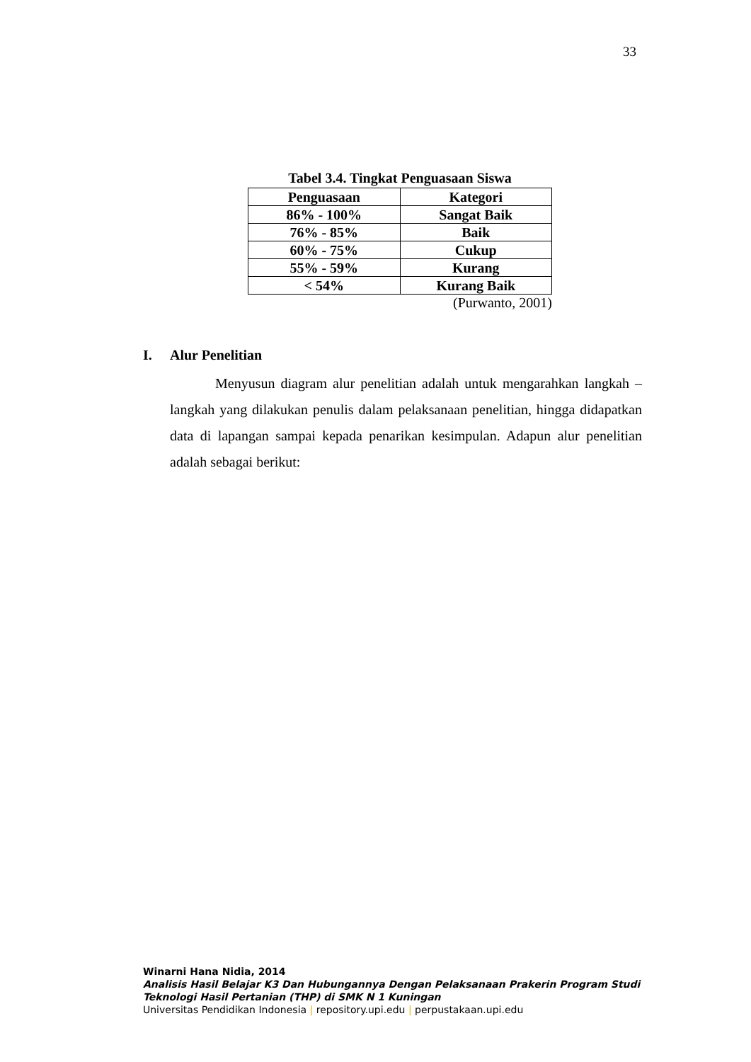33
Tabel 3.4. Tingkat Penguasaan Siswa
| Penguasaan | Kategori |
| --- | --- |
| 86% - 100% | Sangat Baik |
| 76% - 85% | Baik |
| 60% - 75% | Cukup |
| 55% - 59% | Kurang |
| < 54% | Kurang Baik |
(Purwanto, 2001)
I. Alur Penelitian
Menyusun diagram alur penelitian adalah untuk mengarahkan langkah – langkah yang dilakukan penulis dalam pelaksanaan penelitian, hingga didapatkan data di lapangan sampai kepada penarikan kesimpulan. Adapun alur penelitian adalah sebagai berikut:
Winarni Hana Nidia, 2014
Analisis Hasil Belajar K3 Dan Hubungannya Dengan Pelaksanaan Prakerin Program Studi
Teknologi Hasil Pertanian (THP) di SMK N 1 Kuningan
Universitas Pendidikan Indonesia | repository.upi.edu | perpustakaan.upi.edu